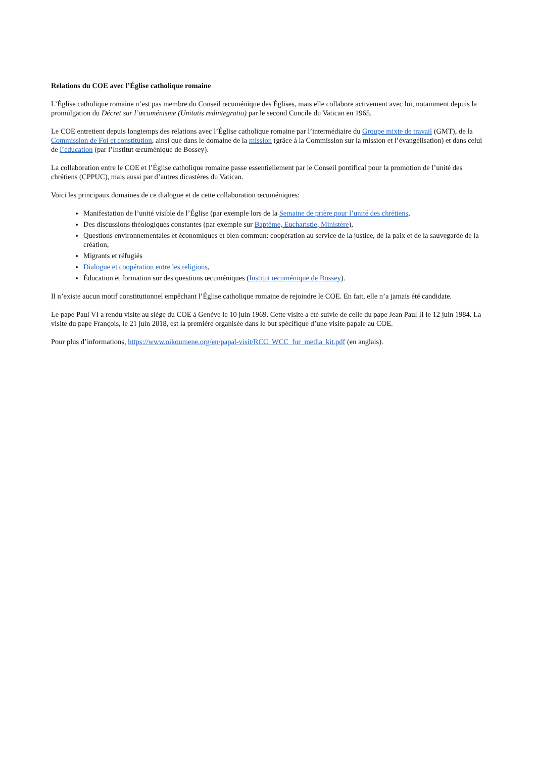Relations du COE avec l’Église catholique romaine
L’Église catholique romaine n’est pas membre du Conseil œcuménique des Églises, mais elle collabore activement avec lui, notamment depuis la promulgation du Décret sur l’œcuménisme (Unitatis redintegratio) par le second Concile du Vatican en 1965.
Le COE entretient depuis longtemps des relations avec l’Église catholique romaine par l’intermédiaire du Groupe mixte de travail (GMT), de la Commission de Foi et constitution, ainsi que dans le domaine de la mission (grâce à la Commission sur la mission et l’évangélisation) et dans celui de l’éducation (par l’Institut œcuménique de Bossey).
La collaboration entre le COE et l’Église catholique romaine passe essentiellement par le Conseil pontifical pour la promotion de l’unité des chrétiens (CPPUC), mais aussi par d’autres dicastères du Vatican.
Voici les principaux domaines de ce dialogue et de cette collaboration œcuméniques:
Manifestation de l’unité visible de l’Église (par exemple lors de la Semaine de prière pour l’unité des chrétiens,
Des discussions théologiques constantes (par exemple sur Baptême, Eucharistie, Ministère),
Questions environnementales et économiques et bien commun: coopération au service de la justice, de la paix et de la sauvegarde de la création,
Migrants et réfugiés
Dialogue et coopération entre les religions,
Éducation et formation sur des questions œcuméniques (Institut œcuménique de Bossey).
Il n’existe aucun motif constitutionnel empêchant l’Église catholique romaine de rejoindre le COE. En fait, elle n’a jamais été candidate.
Le pape Paul VI a rendu visite au siège du COE à Genève le 10 juin 1969. Cette visite a été suivie de celle du pape Jean Paul II le 12 juin 1984. La visite du pape François, le 21 juin 2018, est la première organisée dans le but spécifique d’une visite papale au COE.
Pour plus d’informations, https://www.oikoumene.org/en/papal-visit/RCC_WCC_for_media_kit.pdf (en anglais).